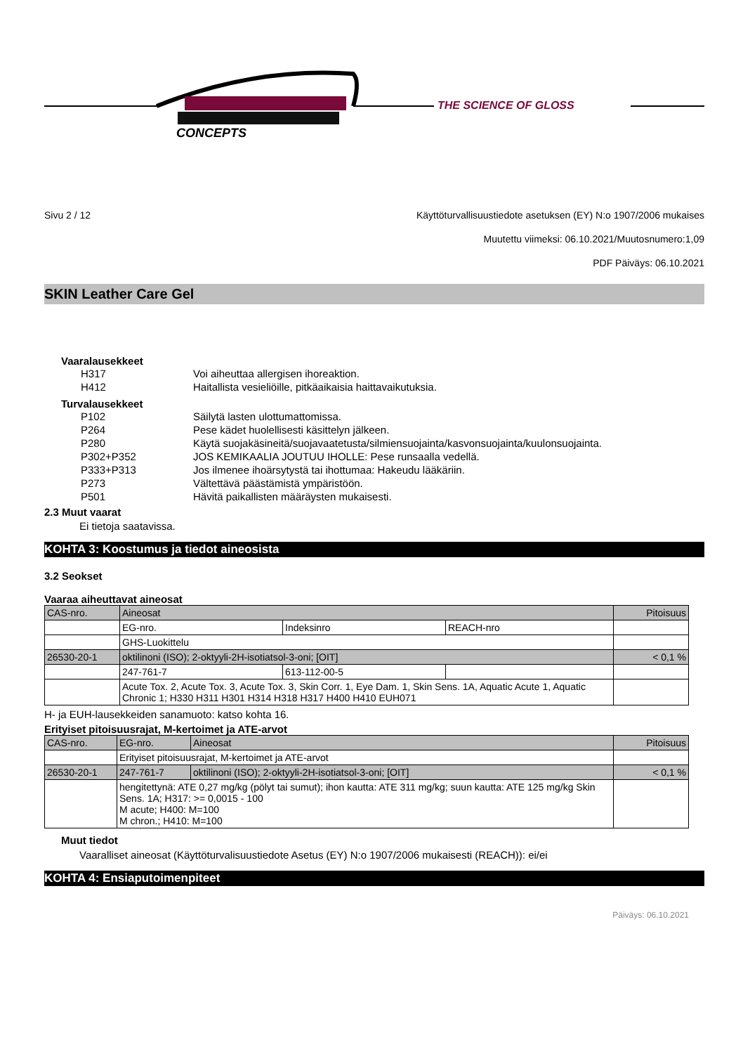CONCEPTS
THE SCIENCE OF GLOSS
Sivu 2 / 12 Käyttöturvallisuustiedote asetuksen (EY) N:o 1907/2006 mukaises
Muutettu viimeksi: 06.10.2021/Muutosnumero:1,09
PDF Päiväys: 06.10.2021
SKIN Leather Care Gel
Vaaralausekkeet
| | H317 | Voi aiheuttaa allergisen ihoreaktion. |
| | H412 | Haitallista vesieliöille, pitkäaikaisia haittavaikutuksia. |
Turvalausekkeet
| | P102 | Säilytä lasten ulottumattomissa. |
| | P264 | Pese kädet huolellisesti käsittelyn jälkeen. |
| | P280 | Käytä suojakäsineitä/suojavaatetusta/silmiensuojainta/kasvonsuojainta/kuulonsuojainta. |
| | P302+P352 | JOS KEMIKAALIA JOUTUU IHOLLE: Pese runsaalla vedellä. |
| | P333+P313 | Jos ilmenee ihoärsytystä tai ihottumaa: Hakeudu lääkäriin. |
| | P273 | Vältettävä päästämistä ympäristöön. |
| | P501 | Hävitä paikallisten määräysten mukaisesti. |
2.3 Muut vaarat
Ei tietoja saatavissa.
KOHTA 3: Koostumus ja tiedot aineosista
3.2 Seokset
Vaaraa aiheuttavat aineosat
| CAS-nro. | Aineosat | | | Pitoisuus |
| | EG-nro. | Indeksinro | REACH-nro | |
| | GHS-Luokittelu | | | |
| 26530-20-1 | oktilinoni (ISO); 2-oktyyli-2H-isotiatsol-3-oni; [OIT] | | | < 0,1 % |
| | 247-761-7 | 613-112-00-5 | | |
| | Acute Tox. 2, Acute Tox. 3, Acute Tox. 3, Skin Corr. 1, Eye Dam. 1, Skin Sens. 1A, Aquatic Acute 1, Aquatic Chronic 1; H330 H311 H301 H314 H318 H317 H400 H410 EUH071 | | | |
H- ja EUH-lausekkeiden sanamuoto: katso kohta 16.
Erityiset pitoisuusrajat, M-kertoimet ja ATE-arvot
| CAS-nro. | EG-nro. | Aineosat | Pitoisuus |
| | Erityiset pitoisuusrajat, M-kertoimet ja ATE-arvot | | |
| 26530-20-1 | 247-761-7 | oktilinoni (ISO); 2-oktyyli-2H-isotiatsol-3-oni; [OIT] | < 0,1 % |
| | hengitettynä: ATE 0,27 mg/kg (pölyt tai sumut); ihon kautta: ATE 311 mg/kg; suun kautta: ATE 125 mg/kg Skin Sens. 1A; H317: >= 0,0015 - 100 M acute; H400: M=100 M chron.; H410: M=100 | | |
Muut tiedot
Vaaralliset aineosat (Käyttöturvalisuustiedote Asetus (EY) N:o 1907/2006 mukaisesti (REACH)): ei/ei
KOHTA 4: Ensiaputoimenpiteet
Päiväys: 06.10.2021